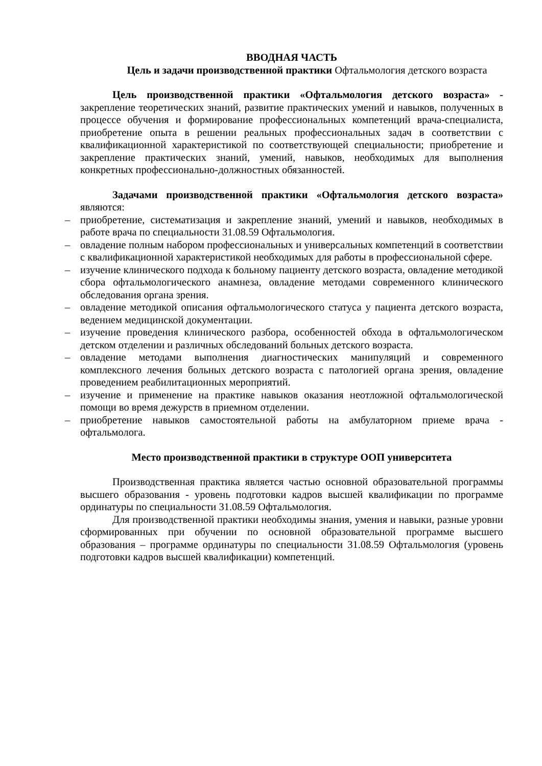ВВОДНАЯ ЧАСТЬ
Цель и задачи производственной практики Офтальмология детского возраста
Цель производственной практики «Офтальмология детского возраста» - закрепление теоретических знаний, развитие практических умений и навыков, полученных в процессе обучения и формирование профессиональных компетенций врача-специалиста, приобретение опыта в решении реальных профессиональных задач в соответствии с квалификационной характеристикой по соответствующей специальности; приобретение и закрепление практических знаний, умений, навыков, необходимых для выполнения конкретных профессионально-должностных обязанностей.
Задачами производственной практики «Офтальмология детского возраста» являются:
– приобретение, систематизация и закрепление знаний, умений и навыков, необходимых в работе врача по специальности 31.08.59 Офтальмология.
– овладение полным набором профессиональных и универсальных компетенций в соответствии с квалификационной характеристикой необходимых для работы в профессиональной сфере.
– изучение клинического подхода к больному пациенту детского возраста, овладение методикой сбора офтальмологического анамнеза, овладение методами современного клинического обследования органа зрения.
– овладение методикой описания офтальмологического статуса у пациента детского возраста, ведением медицинской документации.
– изучение проведения клинического разбора, особенностей обхода в офтальмологическом детском отделении и различных обследований больных детского возраста.
– овладение методами выполнения диагностических манипуляций и современного комплексного лечения больных детского возраста с патологией органа зрения, овладение проведением реабилитационных мероприятий.
– изучение и применение на практике навыков оказания неотложной офтальмологической помощи во время дежурств в приемном отделении.
– приобретение навыков самостоятельной работы на амбулаторном приеме врача - офтальмолога.
Место производственной практики в структуре ООП университета
Производственная практика является частью основной образовательной программы высшего образования - уровень подготовки кадров высшей квалификации по программе ординатуры по специальности 31.08.59 Офтальмология.
Для производственной практики необходимы знания, умения и навыки, разные уровни сформированных при обучении по основной образовательной программе высшего образования – программе ординатуры по специальности 31.08.59 Офтальмология (уровень подготовки кадров высшей квалификации) компетенций.